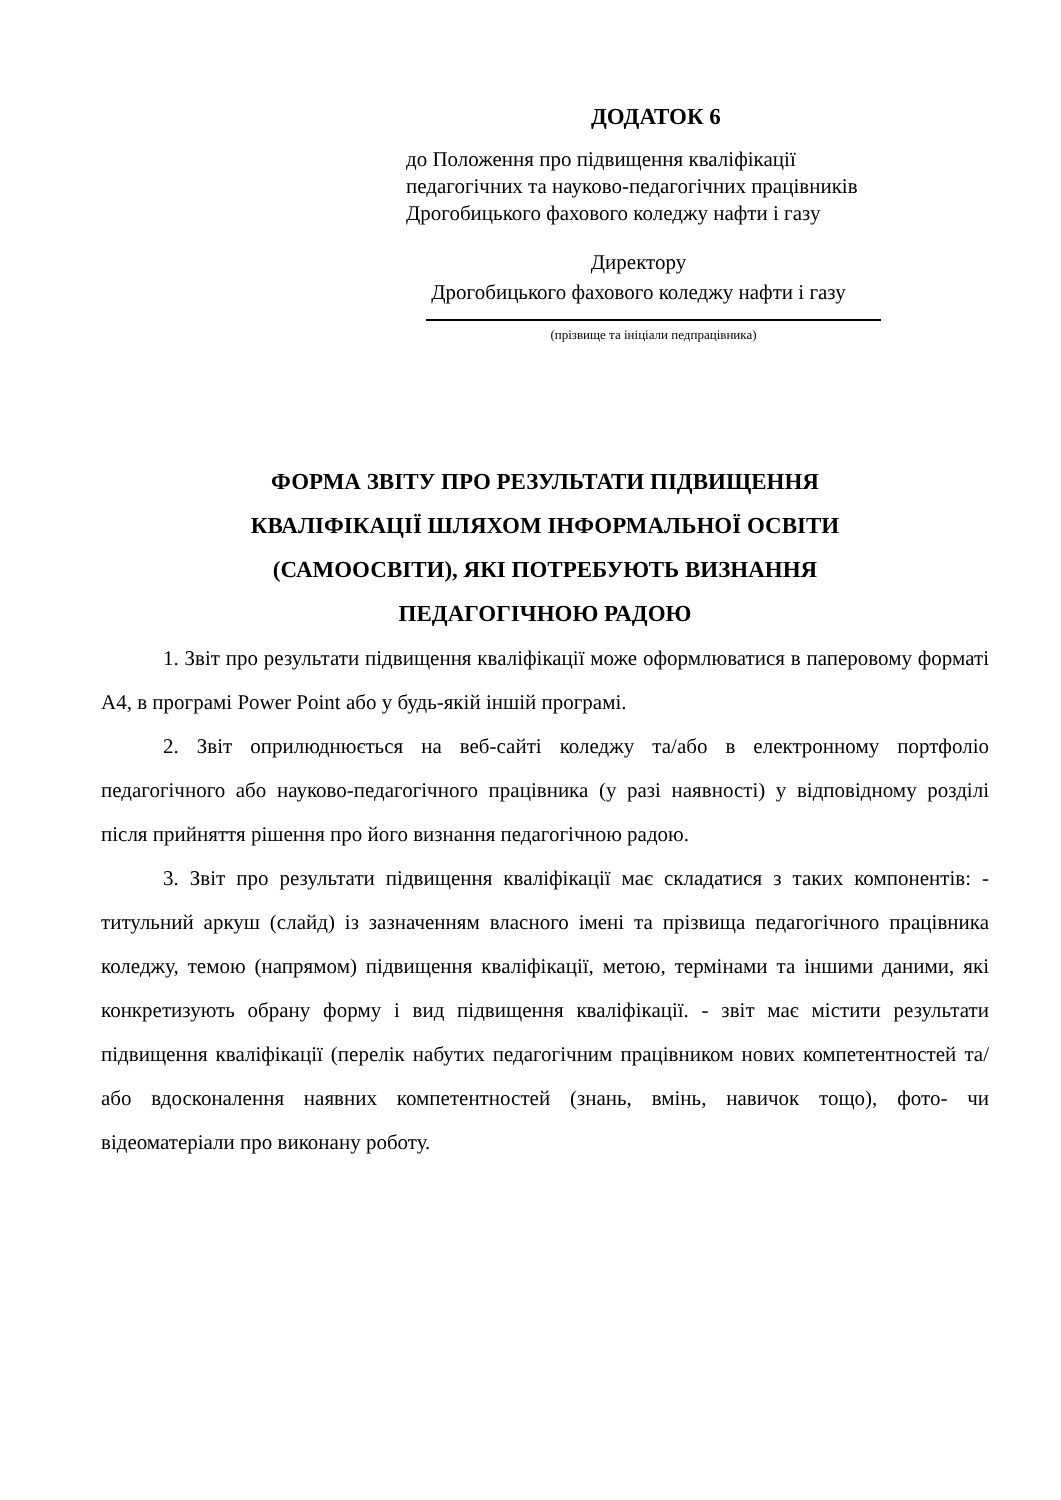ДОДАТОК 6
до Положення про підвищення кваліфікації
педагогічних та науково-педагогічних працівників
Дрогобицького фахового коледжу нафти і газу
Директору
Дрогобицького фахового коледжу нафти і газу
(прізвище та ініціали педпрацівника)
ФОРМА ЗВІТУ ПРО РЕЗУЛЬТАТИ ПІДВИЩЕННЯ
КВАЛІФІКАЦІЇ ШЛЯХОМ ІНФОРМАЛЬНОЇ ОСВІТИ
(САМООСВІТИ), ЯКІ ПОТРЕБУЮТЬ ВИЗНАННЯ
ПЕДАГОГІЧНОЮ РАДОЮ
1. Звіт про результати підвищення кваліфікації може оформлюватися в паперовому форматі А4, в програмі Power Point або у будь-якій іншій програмі.
2. Звіт оприлюднюється на веб-сайті коледжу та/або в електронному портфоліо педагогічного або науково-педагогічного працівника (у разі наявності) у відповідному розділі після прийняття рішення про його визнання педагогічною радою.
3. Звіт про результати підвищення кваліфікації має складатися з таких компонентів: - титульний аркуш (слайд) із зазначенням власного імені та прізвища педагогічного працівника коледжу, темою (напрямом) підвищення кваліфікації, метою, термінами та іншими даними, які конкретизують обрану форму і вид підвищення кваліфікації. - звіт має містити результати підвищення кваліфікації (перелік набутих педагогічним працівником нових компетентностей та/або вдосконалення наявних компетентностей (знань, вмінь, навичок тощо), фото- чи відеоматеріали про виконану роботу.